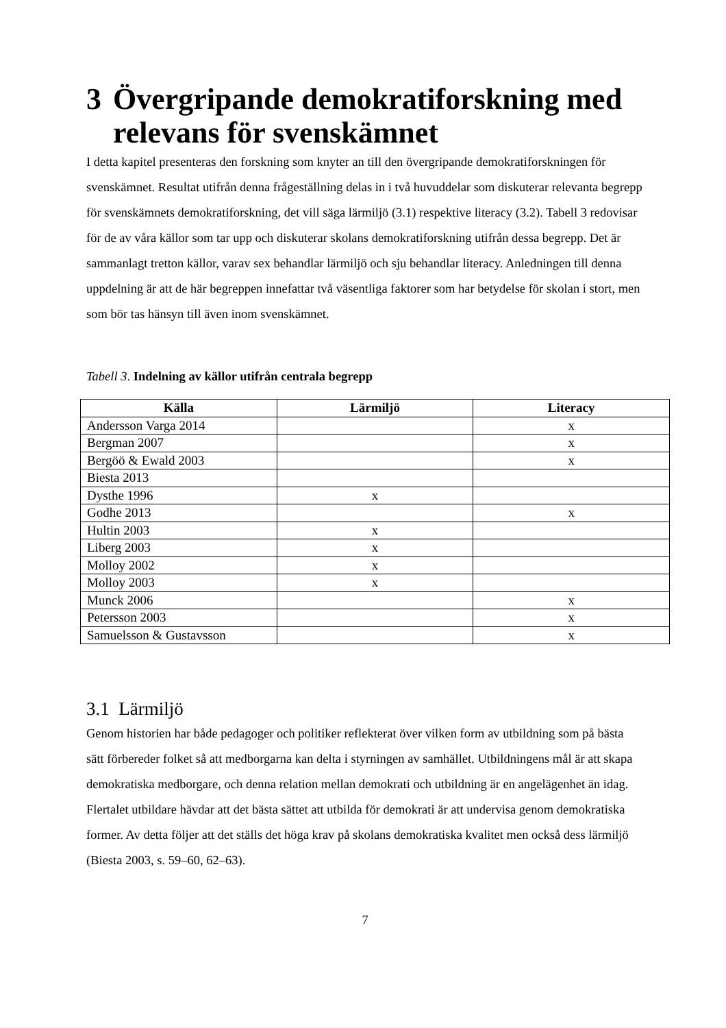3 Övergripande demokratiforskning med relevans för svenskämnet
I detta kapitel presenteras den forskning som knyter an till den övergripande demokratiforskningen för svenskämnet. Resultat utifrån denna frågeställning delas in i två huvuddelar som diskuterar relevanta begrepp för svenskämnets demokratiforskning, det vill säga lärmiljö (3.1) respektive literacy (3.2). Tabell 3 redovisar för de av våra källor som tar upp och diskuterar skolans demokratiforskning utifrån dessa begrepp. Det är sammanlagt tretton källor, varav sex behandlar lärmiljö och sju behandlar literacy. Anledningen till denna uppdelning är att de här begreppen innefattar två väsentliga faktorer som har betydelse för skolan i stort, men som bör tas hänsyn till även inom svenskämnet.
Tabell 3. Indelning av källor utifrån centrala begrepp
| Källa | Lärmiljö | Literacy |
| --- | --- | --- |
| Andersson Varga 2014 | | x |
| Bergman 2007 | | x |
| Bergöö & Ewald 2003 | | x |
| Biesta 2013 | | |
| Dysthe 1996 | x | |
| Godhe 2013 | | x |
| Hultin 2003 | x | |
| Liberg 2003 | x | |
| Molloy 2002 | x | |
| Molloy 2003 | x | |
| Munck 2006 | | x |
| Petersson 2003 | | x |
| Samuelsson & Gustavsson | | x |
3.1 Lärmiljö
Genom historien har både pedagoger och politiker reflekterat över vilken form av utbildning som på bästa sätt förbereder folket så att medborgarna kan delta i styrningen av samhället. Utbildningens mål är att skapa demokratiska medborgare, och denna relation mellan demokrati och utbildning är en angelägenhet än idag. Flertalet utbildare hävdar att det bästa sättet att utbilda för demokrati är att undervisa genom demokratiska former. Av detta följer att det ställs det höga krav på skolans demokratiska kvalitet men också dess lärmiljö (Biesta 2003, s. 59–60, 62–63).
7